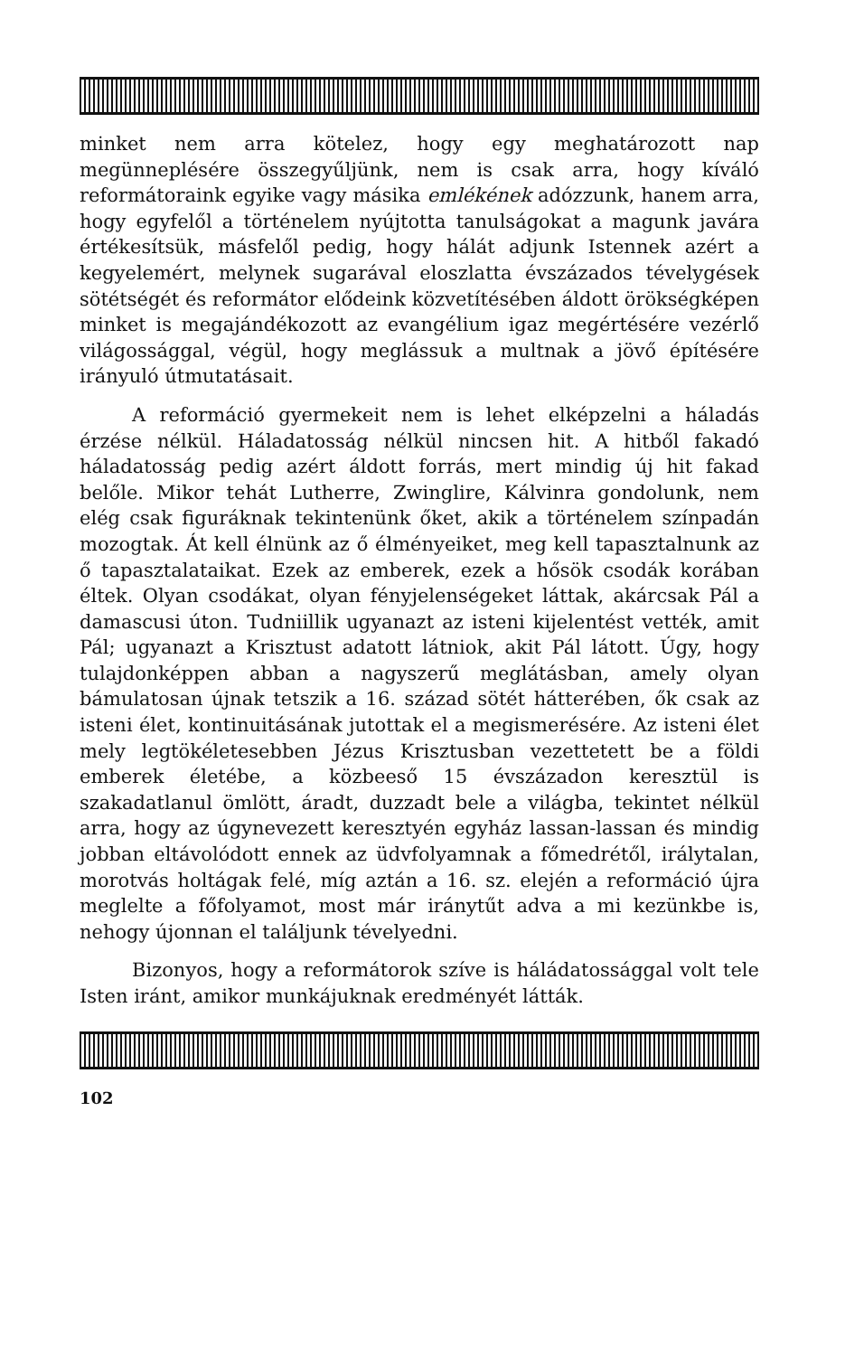minket nem arra kötelez, hogy egy meghatározott nap megünneplésére összegyűljünk, nem is csak arra, hogy kíváló reformátoraink egyike vagy másika emlékének adózzunk, hanem arra, hogy egyfelől a történelem nyújtotta tanulságokat a magunk javára értékesítsük, másfelől pedig, hogy hálát adjunk Istennek azért a kegyelemért, melynek sugarával eloszlatta évszázados tévelygések sötétségét és reformátor elődeink közvetítésében áldott örökségképen minket is megajándékozott az evangélium igaz megértésére vezérlő világossággal, végül, hogy meglássuk a multnak a jövő építésére irányuló útmutatásait.
A reformáció gyermekeit nem is lehet elképzelni a háladás érzése nélkül. Háladatosság nélkül nincsen hit. A hitből fakadó háladatosság pedig azért áldott forrás, mert mindig új hit fakad belőle. Mikor tehát Lutherre, Zwinglire, Kálvinra gondolunk, nem elég csak figuráknak tekintenünk őket, akik a történelem színpadán mozogtak. Át kell élnünk az ő élményeiket, meg kell tapasztalnunk az ő tapasztalataikat. Ezek az emberek, ezek a hősök csodák korában éltek. Olyan csodákat, olyan fényjelenségeket láttak, akárcsak Pál a damascusi úton. Tudniillik ugyanazt az isteni kijelentést vették, amit Pál; ugyanazt a Krisztust adatott látniok, akit Pál látott. Úgy, hogy tulajdonképpen abban a nagyszerű meglátásban, amely olyan bámulatosan újnak tetszik a 16. század sötét hátterében, ők csak az isteni élet, kontinuitásának jutottak el a megismerésére. Az isteni élet mely legtökéletesebben Jézus Krisztusban vezettetett be a földi emberek életébe, a közbeeső 15 évszázadon keresztül is szakadatlanul ömlött, áradt, duzzadt bele a világba, tekintet nélkül arra, hogy az úgynevezett keresztyén egyház lassan-lassan és mindig jobban eltávolódott ennek az üdvfolyamnak a főmedrétől, irálytalan, morotvás holtágak felé, míg aztán a 16. sz. elején a reformáció újra meglelte a főfolyamot, most már iránytűt adva a mi kezünkbe is, nehogy újonnan el találjunk tévelyedni.
Bizonyos, hogy a reformátorok szíve is háládatossággal volt tele Isten iránt, amikor munkájuknak eredményét látták.
102